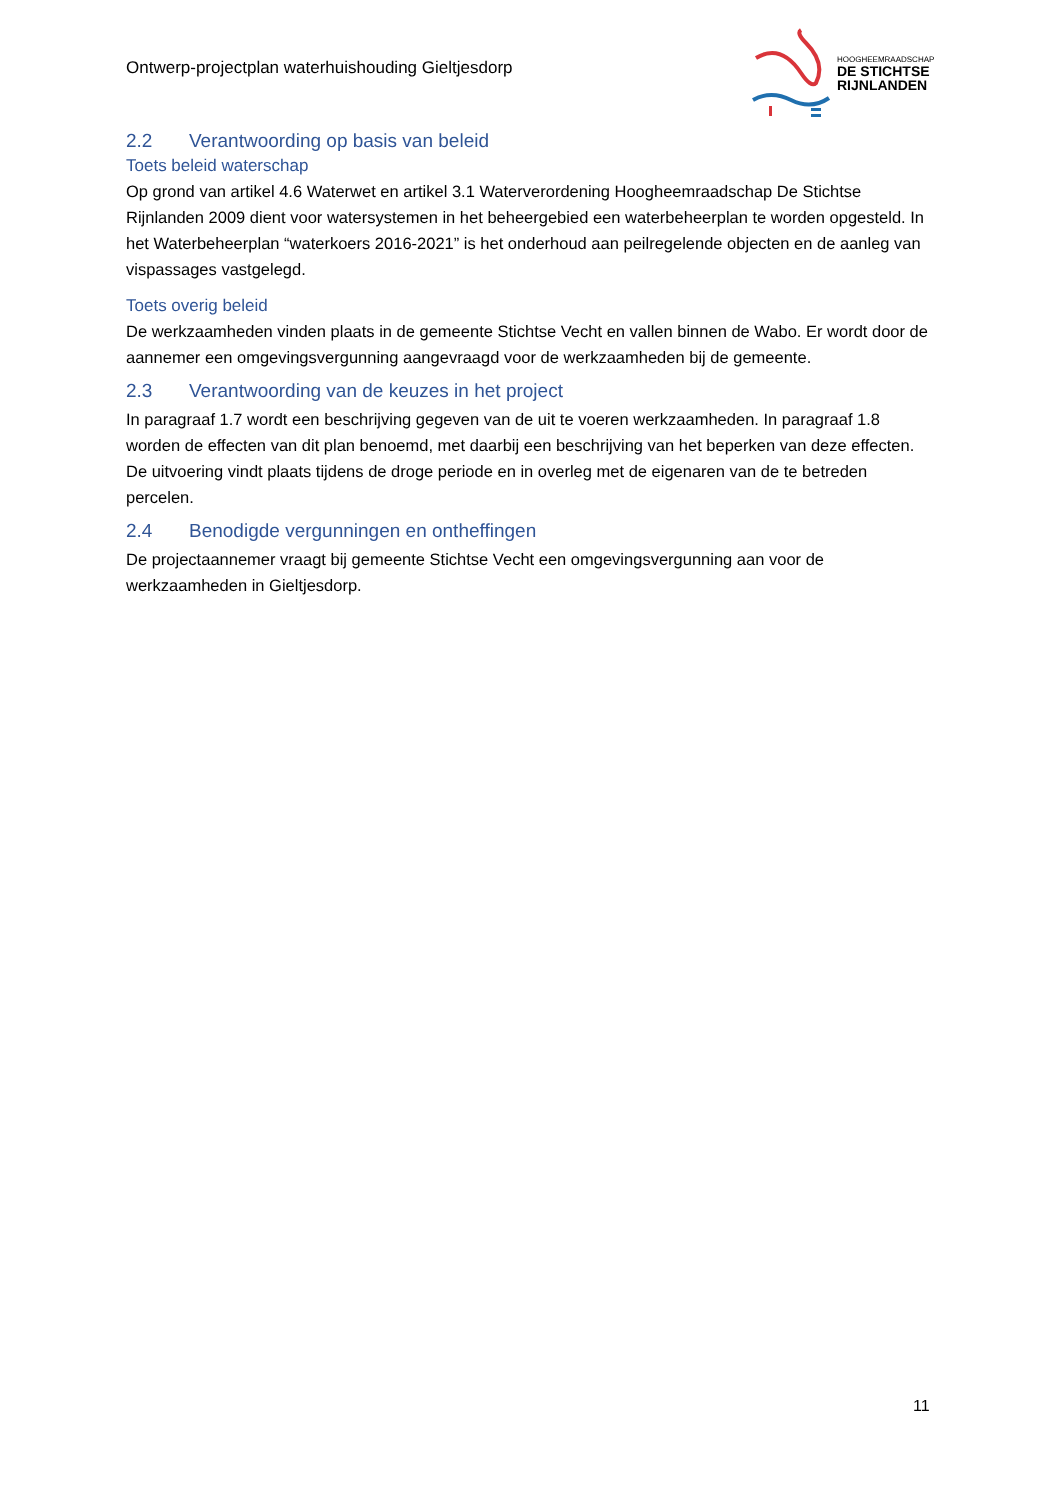Ontwerp-projectplan waterhuishouding Gieltjesdorp
HOOGHEEMRAADSCHAP
DE STICHTSE
RIJNLANDEN
2.2 Verantwoording op basis van beleid
Toets beleid waterschap
Op grond van artikel 4.6 Waterwet en artikel 3.1 Waterverordening Hoogheemraadschap De Stichtse Rijnlanden 2009 dient voor watersystemen in het beheergebied een waterbeheerplan te worden opgesteld. In het Waterbeheerplan “waterkoers 2016-2021” is het onderhoud aan peilregelende objecten en de aanleg van vispassages vastgelegd.
Toets overig beleid
De werkzaamheden vinden plaats in de gemeente Stichtse Vecht en vallen binnen de Wabo. Er wordt door de aannemer een omgevingsvergunning aangevraagd voor de werkzaamheden bij de gemeente.
2.3 Verantwoording van de keuzes in het project
In paragraaf 1.7 wordt een beschrijving gegeven van de uit te voeren werkzaamheden. In paragraaf 1.8 worden de effecten van dit plan benoemd, met daarbij een beschrijving van het beperken van deze effecten. De uitvoering vindt plaats tijdens de droge periode en in overleg met de eigenaren van de te betreden percelen.
2.4 Benodigde vergunningen en ontheffingen
De projectaannemer vraagt bij gemeente Stichtse Vecht een omgevingsvergunning aan voor de werkzaamheden in Gieltjesdorp.
11